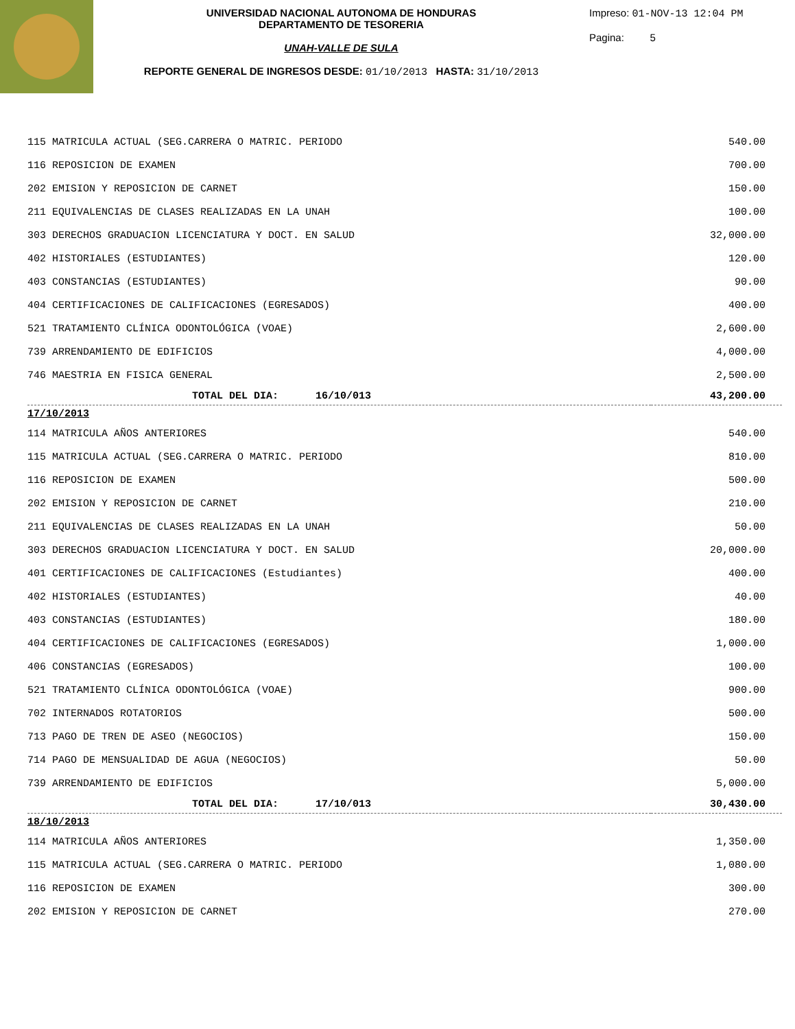UNIVERSIDAD NACIONAL AUTONOMA DE HONDURAS
DEPARTAMENTO DE TESORERIA
UNAH-VALLE DE SULA
REPORTE GENERAL DE INGRESOS DESDE: 01/10/2013 HASTA: 31/10/2013
Impreso: 01-NOV-13 12:04 PM
Pagina: 5
| 115 MATRICULA ACTUAL (SEG.CARRERA O MATRIC. PERIODO | 540.00 |
| 116 REPOSICION DE EXAMEN | 700.00 |
| 202 EMISION Y REPOSICION DE CARNET | 150.00 |
| 211 EQUIVALENCIAS DE CLASES REALIZADAS EN LA UNAH | 100.00 |
| 303 DERECHOS GRADUACION LICENCIATURA Y DOCT. EN SALUD | 32,000.00 |
| 402 HISTORIALES (ESTUDIANTES) | 120.00 |
| 403 CONSTANCIAS (ESTUDIANTES) | 90.00 |
| 404 CERTIFICACIONES DE CALIFICACIONES (EGRESADOS) | 400.00 |
| 521 TRATAMIENTO CLÍNICA ODONTOLÓGICA (VOAE) | 2,600.00 |
| 739 ARRENDAMIENTO DE EDIFICIOS | 4,000.00 |
| 746 MAESTRIA EN FISICA GENERAL | 2,500.00 |
| TOTAL DEL DIA: 16/10/013 | 43,200.00 |
| 17/10/2013 | |
| 114 MATRICULA AÑOS ANTERIORES | 540.00 |
| 115 MATRICULA ACTUAL (SEG.CARRERA O MATRIC. PERIODO | 810.00 |
| 116 REPOSICION DE EXAMEN | 500.00 |
| 202 EMISION Y REPOSICION DE CARNET | 210.00 |
| 211 EQUIVALENCIAS DE CLASES REALIZADAS EN LA UNAH | 50.00 |
| 303 DERECHOS GRADUACION LICENCIATURA Y DOCT. EN SALUD | 20,000.00 |
| 401 CERTIFICACIONES DE CALIFICACIONES (Estudiantes) | 400.00 |
| 402 HISTORIALES (ESTUDIANTES) | 40.00 |
| 403 CONSTANCIAS (ESTUDIANTES) | 180.00 |
| 404 CERTIFICACIONES DE CALIFICACIONES (EGRESADOS) | 1,000.00 |
| 406 CONSTANCIAS (EGRESADOS) | 100.00 |
| 521 TRATAMIENTO CLÍNICA ODONTOLÓGICA (VOAE) | 900.00 |
| 702 INTERNADOS ROTATORIOS | 500.00 |
| 713 PAGO DE TREN DE ASEO (NEGOCIOS) | 150.00 |
| 714 PAGO DE MENSUALIDAD DE AGUA (NEGOCIOS) | 50.00 |
| 739 ARRENDAMIENTO DE EDIFICIOS | 5,000.00 |
| TOTAL DEL DIA: 17/10/013 | 30,430.00 |
| 18/10/2013 | |
| 114 MATRICULA AÑOS ANTERIORES | 1,350.00 |
| 115 MATRICULA ACTUAL (SEG.CARRERA O MATRIC. PERIODO | 1,080.00 |
| 116 REPOSICION DE EXAMEN | 300.00 |
| 202 EMISION Y REPOSICION DE CARNET | 270.00 |